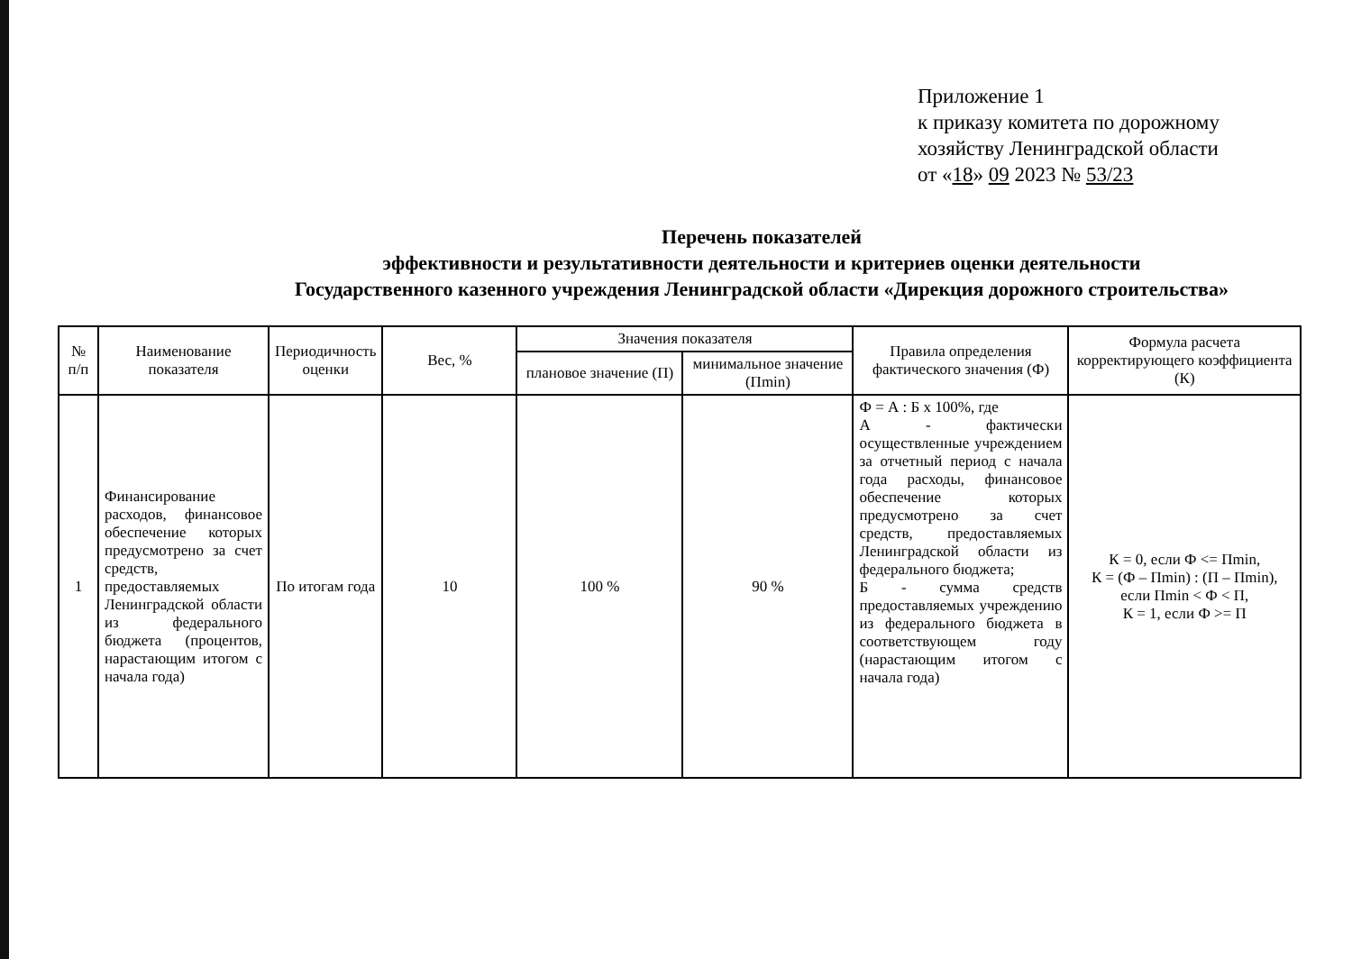Приложение 1
к приказу комитета по дорожному хозяйству Ленинградской области
от «18» 09 2023 № 53/23
Перечень показателей
эффективности и результативности деятельности и критериев оценки деятельности
Государственного казенного учреждения Ленинградской области «Дирекция дорожного строительства»
| № п/п | Наименование показателя | Периодичность оценки | Вес, % | Значения показателя | | Правила определения фактического значения (Ф) | Формула расчета корректирующего коэффициента (К) |
| --- | --- | --- | --- | --- | --- | --- | --- |
| | | | | плановое значение (П) | минимальное значение (Пmin) | | |
| 1 | Финансирование расходов, финансовое обеспечение которых предусмотрено за счет средств, предоставляемых Ленинградской области из федерального бюджета (процентов, нарастающим итогом с начала года) | По итогам года | 10 | 100 % | 90 % | Ф = А : Б х 100%, где А - фактически осуществленные учреждением за отчетный период с начала года расходы, финансовое обеспечение которых предусмотрено за счет средств, предоставляемых Ленинградской области из федерального бюджета; Б - сумма средств предоставляемых учреждению из федерального бюджета в соответствующем году (нарастающим итогом с начала года) | К = 0, если Ф <= Пmin, К = (Ф – Пmin) : (П – Пmin), если Пmin < Ф < П, К = 1, если Ф >= П |